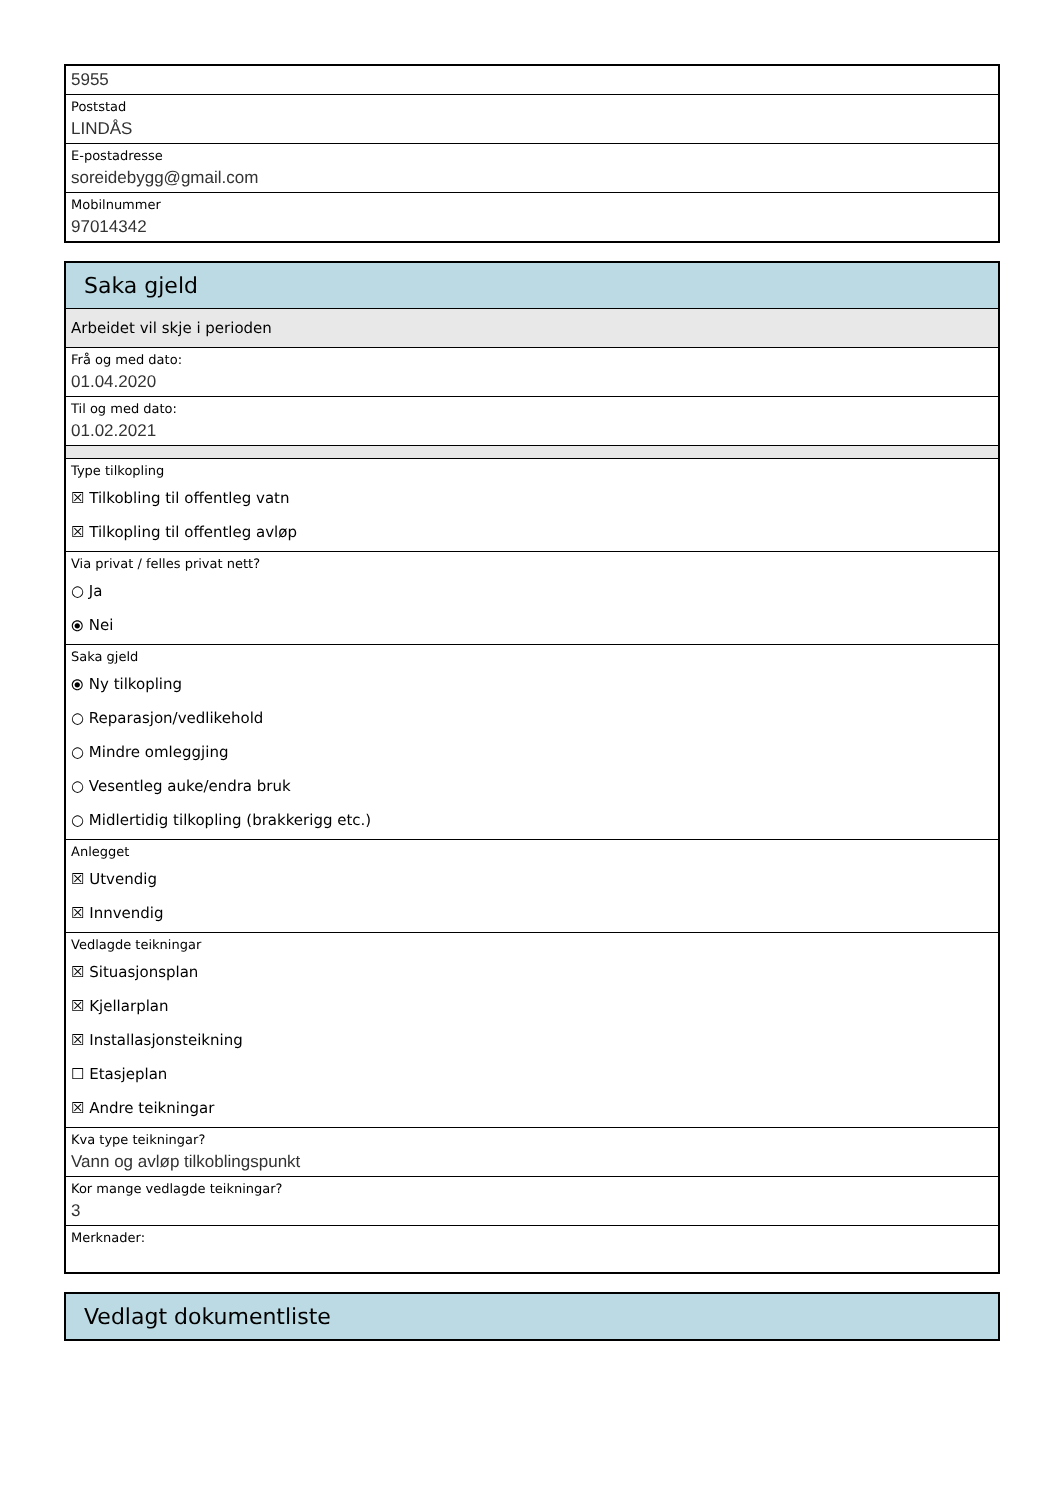5955
Poststad
LINDÅS
E-postadresse
soreidebygg@gmail.com
Mobilnummer
97014342
Saka gjeld
Arbeidet vil skje i perioden
Frå og med dato:
01.04.2020
Til og med dato:
01.02.2021
Type tilkopling
☒ Tilkobling til offentleg vatn
☒ Tilkopling til offentleg avløp
Via privat / felles privat nett?
○ Ja
⦿ Nei
Saka gjeld
⦿ Ny tilkopling
○ Reparasjon/vedlikehold
○ Mindre omleggjing
○ Vesentleg auke/endra bruk
○ Midlertidig tilkopling (brakkerigg etc.)
Anlegget
☒ Utvendig
☒ Innvendig
Vedlagde teikningar
☒ Situasjonsplan
☒ Kjellarplan
☒ Installasjonsteikning
☐ Etasjeplan
☒ Andre teikningar
Kva type teikningar?
Vann og avløp tilkoblingspunkt
Kor mange vedlagde teikningar?
3
Merknader:
Vedlagt dokumentliste